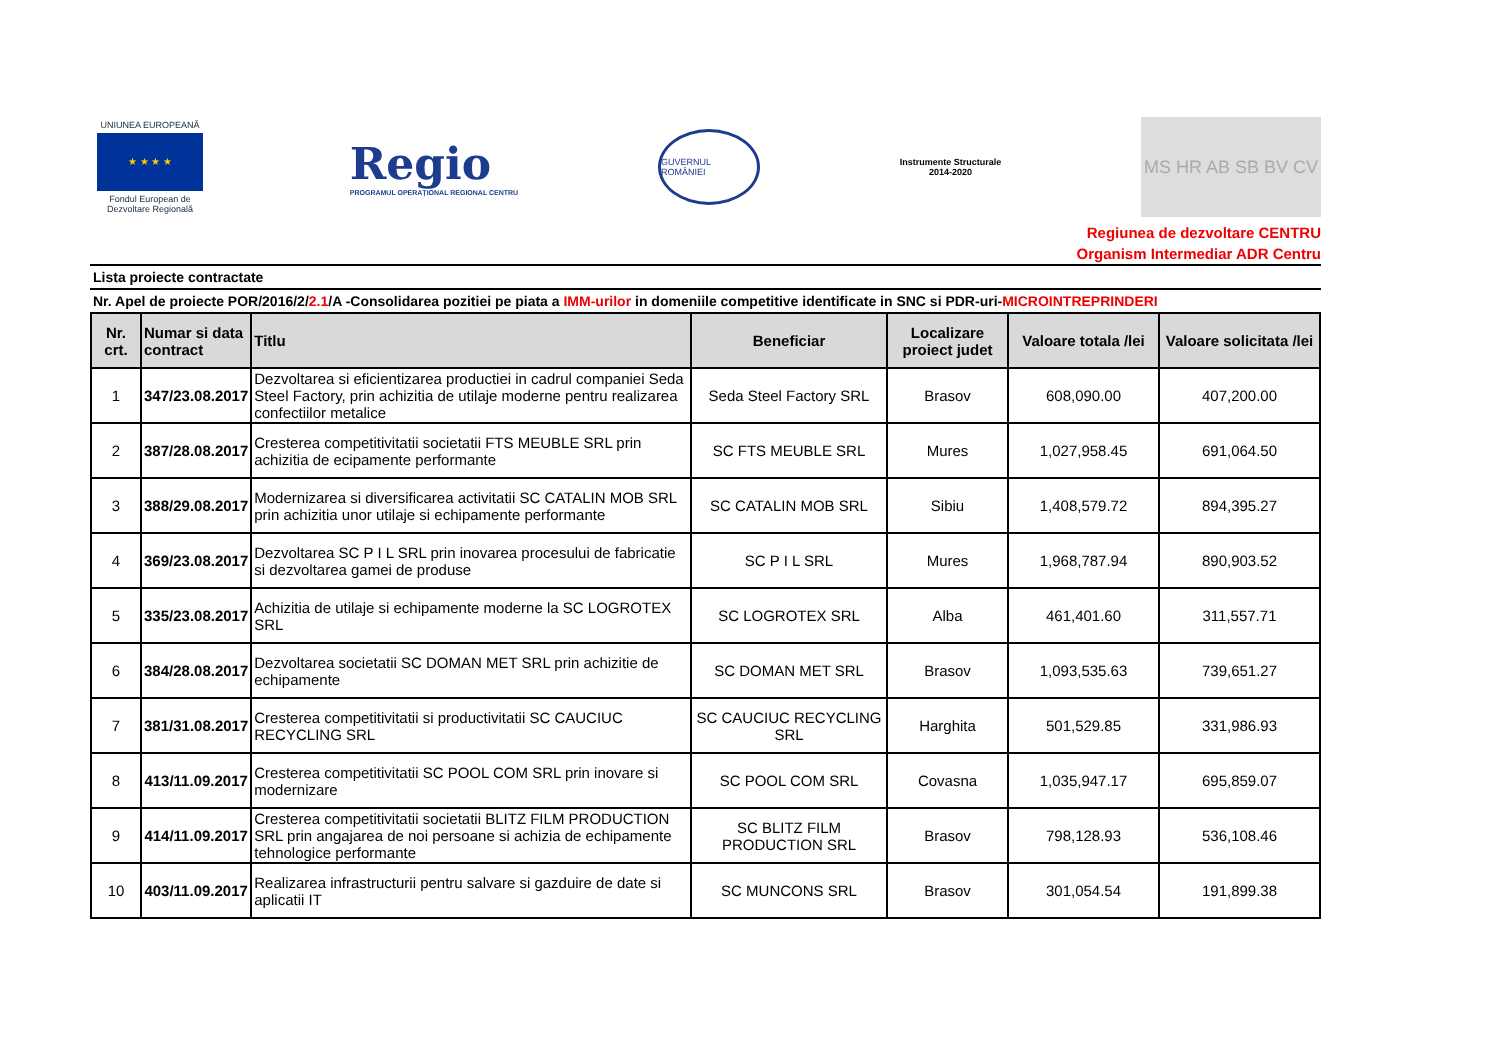UNIUNEA EUROPEANĂ
★ ★ ★ ★
Fondul European de Dezvoltare Regională
Regio
PROGRAMUL OPERAȚIONAL REGIONAL CENTRU
GUVERNUL ROMÂNIEI
Instrumente Structurale
2014-2020
MS HR AB SB BV CV
Regiunea de dezvoltare CENTRU
Organism Intermediar ADR Centru
Lista proiecte contractate
Nr. Apel de proiecte POR/2016/2/2.1/A -Consolidarea pozitiei pe piata a IMM-urilor in domeniile competitive identificate in SNC si PDR-uri-MICROINTREPRINDERI
| Nr. crt. | Numar si data contract | Titlu | Beneficiar | Localizare proiect judet | Valoare totala /lei | Valoare solicitata /lei |
| --- | --- | --- | --- | --- | --- | --- |
| 1 | 347/23.08.2017 | Dezvoltarea si eficientizarea productiei in cadrul companiei Seda Steel Factory, prin achizitia de utilaje moderne pentru realizarea confectiilor metalice | Seda Steel Factory SRL | Brasov | 608,090.00 | 407,200.00 |
| 2 | 387/28.08.2017 | Cresterea competitivitatii societatii FTS MEUBLE SRL prin achizitia de ecipamente performante | SC FTS MEUBLE SRL | Mures | 1,027,958.45 | 691,064.50 |
| 3 | 388/29.08.2017 | Modernizarea si diversificarea activitatii SC CATALIN MOB SRL prin achizitia unor utilaje si echipamente performante | SC CATALIN MOB SRL | Sibiu | 1,408,579.72 | 894,395.27 |
| 4 | 369/23.08.2017 | Dezvoltarea SC P I L SRL prin inovarea procesului de fabricatie si dezvoltarea gamei de produse | SC P I L SRL | Mures | 1,968,787.94 | 890,903.52 |
| 5 | 335/23.08.2017 | Achizitia de utilaje si echipamente moderne la SC LOGROTEX SRL | SC LOGROTEX SRL | Alba | 461,401.60 | 311,557.71 |
| 6 | 384/28.08.2017 | Dezvoltarea societatii SC DOMAN MET SRL prin achizitie de echipamente | SC DOMAN MET SRL | Brasov | 1,093,535.63 | 739,651.27 |
| 7 | 381/31.08.2017 | Cresterea competitivitatii si productivitatii SC CAUCIUC RECYCLING SRL | SC CAUCIUC RECYCLING SRL | Harghita | 501,529.85 | 331,986.93 |
| 8 | 413/11.09.2017 | Cresterea competitivitatii SC POOL COM SRL prin inovare si modernizare | SC POOL COM SRL | Covasna | 1,035,947.17 | 695,859.07 |
| 9 | 414/11.09.2017 | Cresterea competitivitatii societatii BLITZ FILM PRODUCTION SRL prin angajarea de noi persoane si achizia de echipamente tehnologice performante | SC BLITZ FILM PRODUCTION SRL | Brasov | 798,128.93 | 536,108.46 |
| 10 | 403/11.09.2017 | Realizarea infrastructurii pentru salvare si gazduire de date si aplicatii IT | SC MUNCONS SRL | Brasov | 301,054.54 | 191,899.38 |